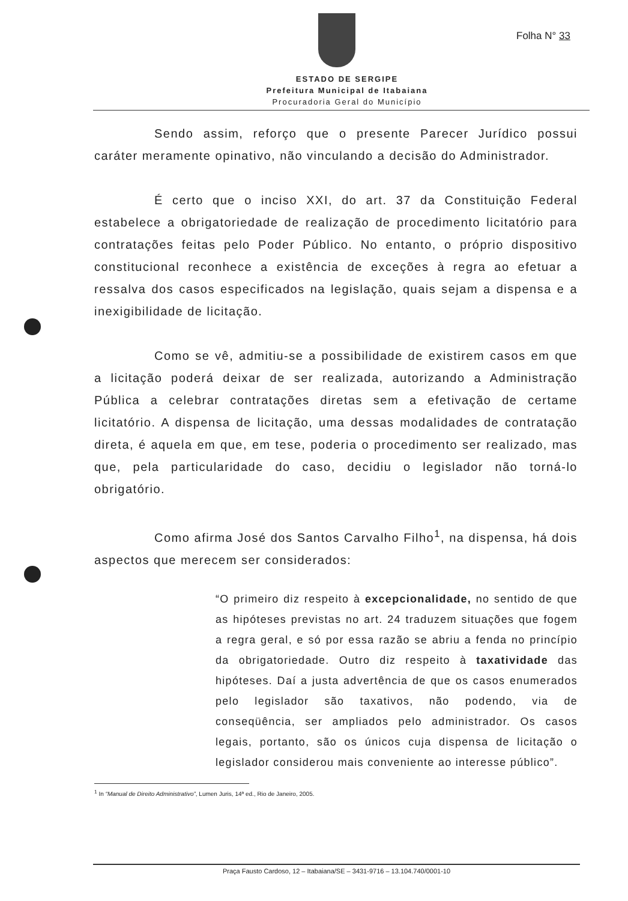Folha N° 33
ESTADO DE SERGIPE
Prefeitura Municipal de Itabaiana
Procuradoria Geral do Município
Sendo assim, reforço que o presente Parecer Jurídico possui caráter meramente opinativo, não vinculando a decisão do Administrador.
É certo que o inciso XXI, do art. 37 da Constituição Federal estabelece a obrigatoriedade de realização de procedimento licitatório para contratações feitas pelo Poder Público. No entanto, o próprio dispositivo constitucional reconhece a existência de exceções à regra ao efetuar a ressalva dos casos especificados na legislação, quais sejam a dispensa e a inexigibilidade de licitação.
Como se vê, admitiu-se a possibilidade de existirem casos em que a licitação poderá deixar de ser realizada, autorizando a Administração Pública a celebrar contratações diretas sem a efetivação de certame licitatório. A dispensa de licitação, uma dessas modalidades de contratação direta, é aquela em que, em tese, poderia o procedimento ser realizado, mas que, pela particularidade do caso, decidiu o legislador não torná-lo obrigatório.
Como afirma José dos Santos Carvalho Filho<sup>1</sup>, na dispensa, há dois aspectos que merecem ser considerados:
“O primeiro diz respeito à excepcionalidade, no sentido de que as hipóteses previstas no art. 24 traduzem situações que fogem a regra geral, e só por essa razão se abriu a fenda no princípio da obrigatoriedade. Outro diz respeito à taxatividade das hipóteses. Daí a justa advertência de que os casos enumerados pelo legislador são taxativos, não podendo, via de conseqüência, ser ampliados pelo administrador. Os casos legais, portanto, são os únicos cuja dispensa de licitação o legislador considerou mais conveniente ao interesse público”.
<sup>1</sup> In “Manual de Direito Administrativo”, Lumen Juris, 14ª ed., Rio de Janeiro, 2005.
Praça Fausto Cardoso, 12 – Itabaiana/SE – 3431-9716 – 13.104.740/0001-10